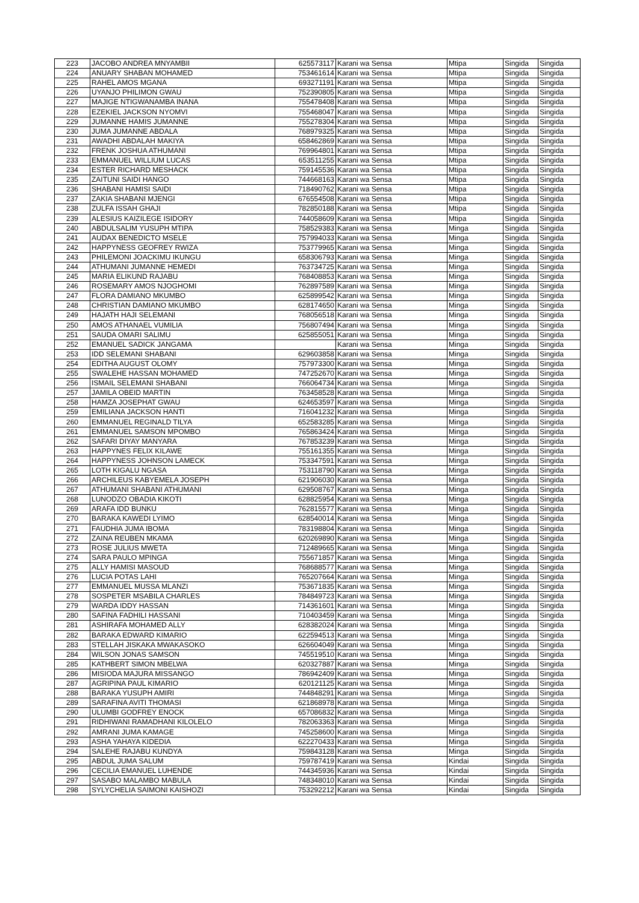| 223 | JACOBO ANDREA MNYAMBII | 625573117 | Karani wa Sensa | Mtipa | Singida | Singida |
| 224 | ANUARY SHABAN MOHAMED | 753461614 | Karani wa Sensa | Mtipa | Singida | Singida |
| 225 | RAHEL AMOS MGANA | 693271191 | Karani wa Sensa | Mtipa | Singida | Singida |
| 226 | UYANJO PHILIMON GWAU | 752390805 | Karani wa Sensa | Mtipa | Singida | Singida |
| 227 | MAJIGE NTIGWANAMBA INANA | 755478408 | Karani wa Sensa | Mtipa | Singida | Singida |
| 228 | EZEKIEL JACKSON NYOMVI | 755468047 | Karani wa Sensa | Mtipa | Singida | Singida |
| 229 | JUMANNE HAMIS JUMANNE | 755278304 | Karani wa Sensa | Mtipa | Singida | Singida |
| 230 | JUMA JUMANNE ABDALA | 768979325 | Karani wa Sensa | Mtipa | Singida | Singida |
| 231 | AWADHI ABDALAH MAKIYA | 658462869 | Karani wa Sensa | Mtipa | Singida | Singida |
| 232 | FRENK JOSHUA ATHUMANI | 769964801 | Karani wa Sensa | Mtipa | Singida | Singida |
| 233 | EMMANUEL WILLIUM LUCAS | 653511255 | Karani wa Sensa | Mtipa | Singida | Singida |
| 234 | ESTER RICHARD MESHACK | 759145536 | Karani wa Sensa | Mtipa | Singida | Singida |
| 235 | ZAITUNI SAIDI HANGO | 744668163 | Karani wa Sensa | Mtipa | Singida | Singida |
| 236 | SHABANI HAMISI SAIDI | 718490762 | Karani wa Sensa | Mtipa | Singida | Singida |
| 237 | ZAKIA SHABANI MJENGI | 676554508 | Karani wa Sensa | Mtipa | Singida | Singida |
| 238 | ZULFA ISSAH GHAJI | 782850188 | Karani wa Sensa | Mtipa | Singida | Singida |
| 239 | ALESIUS KAIZILEGE ISIDORY | 744058609 | Karani wa Sensa | Mtipa | Singida | Singida |
| 240 | ABDULSALIM YUSUPH MTIPA | 758529383 | Karani wa Sensa | Minga | Singida | Singida |
| 241 | AUDAX BENEDICTO MSELE | 757994033 | Karani wa Sensa | Minga | Singida | Singida |
| 242 | HAPPYNESS GEOFREY RWIZA | 753779965 | Karani wa Sensa | Minga | Singida | Singida |
| 243 | PHILEMONI JOACKIMU IKUNGU | 658306793 | Karani wa Sensa | Minga | Singida | Singida |
| 244 | ATHUMANI JUMANNE HEMEDI | 763734725 | Karani wa Sensa | Minga | Singida | Singida |
| 245 | MARIA ELIKUND RAJABU | 768408853 | Karani wa Sensa | Minga | Singida | Singida |
| 246 | ROSEMARY AMOS NJOGHOMI | 762897589 | Karani wa Sensa | Minga | Singida | Singida |
| 247 | FLORA DAMIANO MKUMBO | 625899542 | Karani wa Sensa | Minga | Singida | Singida |
| 248 | CHRISTIAN DAMIANO MKUMBO | 628174650 | Karani wa Sensa | Minga | Singida | Singida |
| 249 | HAJATH HAJI SELEMANI | 768056518 | Karani wa Sensa | Minga | Singida | Singida |
| 250 | AMOS ATHANAEL VUMILIA | 756807494 | Karani wa Sensa | Minga | Singida | Singida |
| 251 | SAUDA OMARI SALIMU | 625855051 | Karani wa Sensa | Minga | Singida | Singida |
| 252 | EMANUEL SADICK JANGAMA | | Karani wa Sensa | Minga | Singida | Singida |
| 253 | IDD SELEMANI SHABANI | 629603858 | Karani wa Sensa | Minga | Singida | Singida |
| 254 | EDITHA AUGUST OLOMY | 757973300 | Karani wa Sensa | Minga | Singida | Singida |
| 255 | SWALEHE HASSAN MOHAMED | 747252670 | Karani wa Sensa | Minga | Singida | Singida |
| 256 | ISMAIL SELEMANI SHABANI | 766064734 | Karani wa Sensa | Minga | Singida | Singida |
| 257 | JAMILA OBEID MARTIN | 763458528 | Karani wa Sensa | Minga | Singida | Singida |
| 258 | HAMZA JOSEPHAT GWAU | 624653597 | Karani wa Sensa | Minga | Singida | Singida |
| 259 | EMILIANA JACKSON HANTI | 716041232 | Karani wa Sensa | Minga | Singida | Singida |
| 260 | EMMANUEL REGINALD TILYA | 652583285 | Karani wa Sensa | Minga | Singida | Singida |
| 261 | EMMANUEL SAMSON MPOMBO | 765863424 | Karani wa Sensa | Minga | Singida | Singida |
| 262 | SAFARI DIYAY MANYARA | 767853239 | Karani wa Sensa | Minga | Singida | Singida |
| 263 | HAPPYNES FELIX KILAWE | 755161355 | Karani wa Sensa | Minga | Singida | Singida |
| 264 | HAPPYNESS JOHNSON LAMECK | 753347591 | Karani wa Sensa | Minga | Singida | Singida |
| 265 | LOTH KIGALU NGASA | 753118790 | Karani wa Sensa | Minga | Singida | Singida |
| 266 | ARCHILEUS KABYEMELA JOSEPH | 621906030 | Karani wa Sensa | Minga | Singida | Singida |
| 267 | ATHUMANI SHABANI ATHUMANI | 629508767 | Karani wa Sensa | Minga | Singida | Singida |
| 268 | LUNODZO OBADIA KIKOTI | 628825954 | Karani wa Sensa | Minga | Singida | Singida |
| 269 | ARAFA IDD BUNKU | 762815577 | Karani wa Sensa | Minga | Singida | Singida |
| 270 | BARAKA KAWEDI LYIMO | 628540014 | Karani wa Sensa | Minga | Singida | Singida |
| 271 | FAUDHIA JUMA IBOMA | 783198804 | Karani wa Sensa | Minga | Singida | Singida |
| 272 | ZAINA REUBEN MKAMA | 620269890 | Karani wa Sensa | Minga | Singida | Singida |
| 273 | ROSE JULIUS MWETA | 712489665 | Karani wa Sensa | Minga | Singida | Singida |
| 274 | SARA PAULO MPINGA | 755671857 | Karani wa Sensa | Minga | Singida | Singida |
| 275 | ALLY HAMISI MASOUD | 768688577 | Karani wa Sensa | Minga | Singida | Singida |
| 276 | LUCIA POTAS LAHI | 765207664 | Karani wa Sensa | Minga | Singida | Singida |
| 277 | EMMANUEL MUSSA MLANZI | 753671835 | Karani wa Sensa | Minga | Singida | Singida |
| 278 | SOSPETER MSABILA CHARLES | 784849723 | Karani wa Sensa | Minga | Singida | Singida |
| 279 | WARDA IDDY HASSAN | 714361601 | Karani wa Sensa | Minga | Singida | Singida |
| 280 | SAFINA FADHILI HASSANI | 710403459 | Karani wa Sensa | Minga | Singida | Singida |
| 281 | ASHIRAFA MOHAMED ALLY | 628382024 | Karani wa Sensa | Minga | Singida | Singida |
| 282 | BARAKA EDWARD KIMARIO | 622594513 | Karani wa Sensa | Minga | Singida | Singida |
| 283 | STELLAH JISKAKA MWAKASOKO | 626604049 | Karani wa Sensa | Minga | Singida | Singida |
| 284 | WILSON JONAS SAMSON | 745519510 | Karani wa Sensa | Minga | Singida | Singida |
| 285 | KATHBERT SIMON MBELWA | 620327887 | Karani wa Sensa | Minga | Singida | Singida |
| 286 | MISIODA MAJURA MISSANGO | 786942409 | Karani wa Sensa | Minga | Singida | Singida |
| 287 | AGRIPINA PAUL KIMARIO | 620121125 | Karani wa Sensa | Minga | Singida | Singida |
| 288 | BARAKA YUSUPH AMIRI | 744848291 | Karani wa Sensa | Minga | Singida | Singida |
| 289 | SARAFINA AVITI THOMASI | 621868978 | Karani wa Sensa | Minga | Singida | Singida |
| 290 | ULUMBI GODFREY ENOCK | 657086832 | Karani wa Sensa | Minga | Singida | Singida |
| 291 | RIDHIWANI RAMADHANI KILOLELO | 782063363 | Karani wa Sensa | Minga | Singida | Singida |
| 292 | AMRANI JUMA KAMAGE | 745258600 | Karani wa Sensa | Minga | Singida | Singida |
| 293 | ASHA YAHAYA KIDEDIA | 622270433 | Karani wa Sensa | Minga | Singida | Singida |
| 294 | SALEHE RAJABU KUNDYA | 759843128 | Karani wa Sensa | Minga | Singida | Singida |
| 295 | ABDUL JUMA SALUM | 759787419 | Karani wa Sensa | Kindai | Singida | Singida |
| 296 | CECILIA EMANUEL LUHENDE | 744345936 | Karani wa Sensa | Kindai | Singida | Singida |
| 297 | SASABO MALAMBO MABULA | 748348010 | Karani wa Sensa | Kindai | Singida | Singida |
| 298 | SYLYCHELIA SAIMONI KAISHOZI | 753292212 | Karani wa Sensa | Kindai | Singida | Singida |